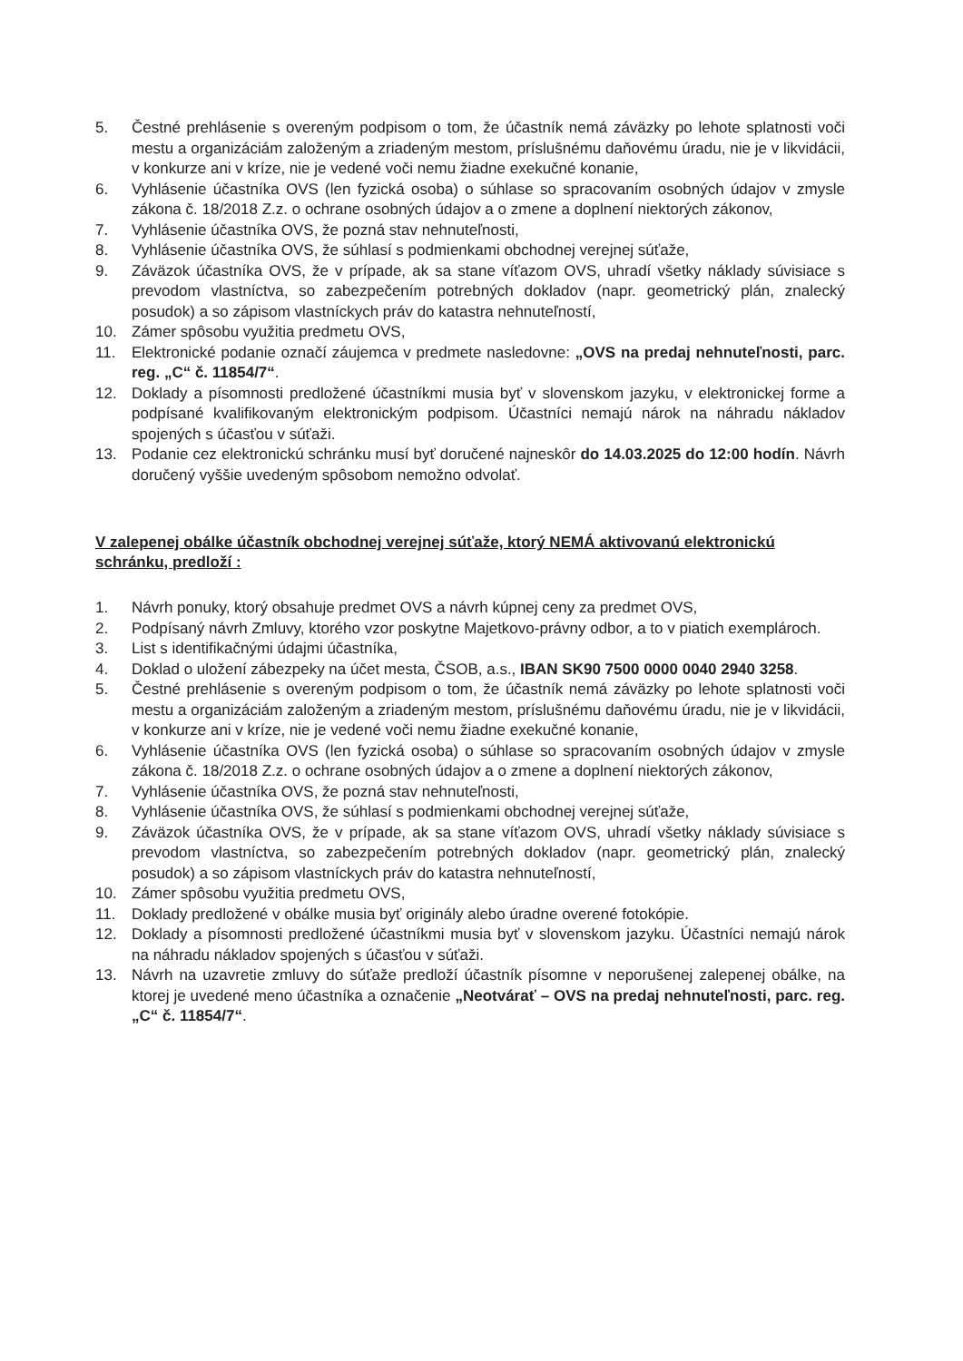5. Čestné prehlásenie s overeným podpisom o tom, že účastník nemá záväzky po lehote splatnosti voči mestu a organizáciám založeným a zriadeným mestom, príslušnému daňovému úradu, nie je v likvidácii, v konkurze ani v kríze, nie je vedené voči nemu žiadne exekučné konanie,
6. Vyhlásenie účastníka OVS (len fyzická osoba) o súhlase so spracovaním osobných údajov v zmysle zákona č. 18/2018 Z.z. o ochrane osobných údajov a o zmene a doplnení niektorých zákonov,
7. Vyhlásenie účastníka OVS, že pozná stav nehnuteľnosti,
8. Vyhlásenie účastníka OVS, že súhlasí s podmienkami obchodnej verejnej súťaže,
9. Záväzok účastníka OVS, že v prípade, ak sa stane víťazom OVS, uhradí všetky náklady súvisiace s prevodom vlastníctva, so zabezpečením potrebných dokladov (napr. geometrický plán, znalecký posudok) a so zápisom vlastníckych práv do katastra nehnuteľností,
10. Zámer spôsobu využitia predmetu OVS,
11. Elektronické podanie označí záujemca v predmete nasledovne: „OVS na predaj nehnuteľnosti, parc. reg. „C“ č. 11854/7“.
12. Doklady a písomnosti predložené účastníkmi musia byť v slovenskom jazyku, v elektronickej forme a podpísané kvalifikovaným elektronickým podpisom. Účastníci nemajú nárok na náhradu nákladov spojených s účasťou v súťaži.
13. Podanie cez elektronickú schránku musí byť doručené najneskôr do 14.03.2025 do 12:00 hodín. Návrh doručený vyššie uvedeným spôsobom nemožno odvolať.
V zalepenej obálke účastník obchodnej verejnej súťaže, ktorý NEMÁ aktivovanú elektronickú schránku, predloží :
1. Návrh ponuky, ktorý obsahuje predmet OVS a návrh kúpnej ceny za predmet OVS,
2. Podpísaný návrh Zmluvy, ktorého vzor poskytne Majetkovo-právny odbor, a to v piatich exemplároch.
3. List s identifikačnými údajmi účastníka,
4. Doklad o uložení zábezpeky na účet mesta, ČSOB, a.s., IBAN SK90 7500 0000 0040 2940 3258.
5. Čestné prehlásenie s overeným podpisom o tom, že účastník nemá záväzky po lehote splatnosti voči mestu a organizáciám založeným a zriadeným mestom, príslušnému daňovému úradu, nie je v likvidácii, v konkurze ani v kríze, nie je vedené voči nemu žiadne exekučné konanie,
6. Vyhlásenie účastníka OVS (len fyzická osoba) o súhlase so spracovaním osobných údajov v zmysle zákona č. 18/2018 Z.z. o ochrane osobných údajov a o zmene a doplnení niektorých zákonov,
7. Vyhlásenie účastníka OVS, že pozná stav nehnuteľnosti,
8. Vyhlásenie účastníka OVS, že súhlasí s podmienkami obchodnej verejnej súťaže,
9. Záväzok účastníka OVS, že v prípade, ak sa stane víťazom OVS, uhradí všetky náklady súvisiace s prevodom vlastníctva, so zabezpečením potrebných dokladov (napr. geometrický plán, znalecký posudok) a so zápisom vlastníckych práv do katastra nehnuteľností,
10. Zámer spôsobu využitia predmetu OVS,
11. Doklady predložené v obálke musia byť originály alebo úradne overené fotokópie.
12. Doklady a písomnosti predložené účastníkmi musia byť v slovenskom jazyku. Účastníci nemajú nárok na náhradu nákladov spojených s účasťou v súťaži.
13. Návrh na uzavretie zmluvy do súťaže predloží účastník písomne v neporušenej zalepenej obálke, na ktorej je uvedené meno účastníka a označenie „Neotvárať – OVS na predaj nehnuteľnosti, parc. reg. „C“ č. 11854/7“.